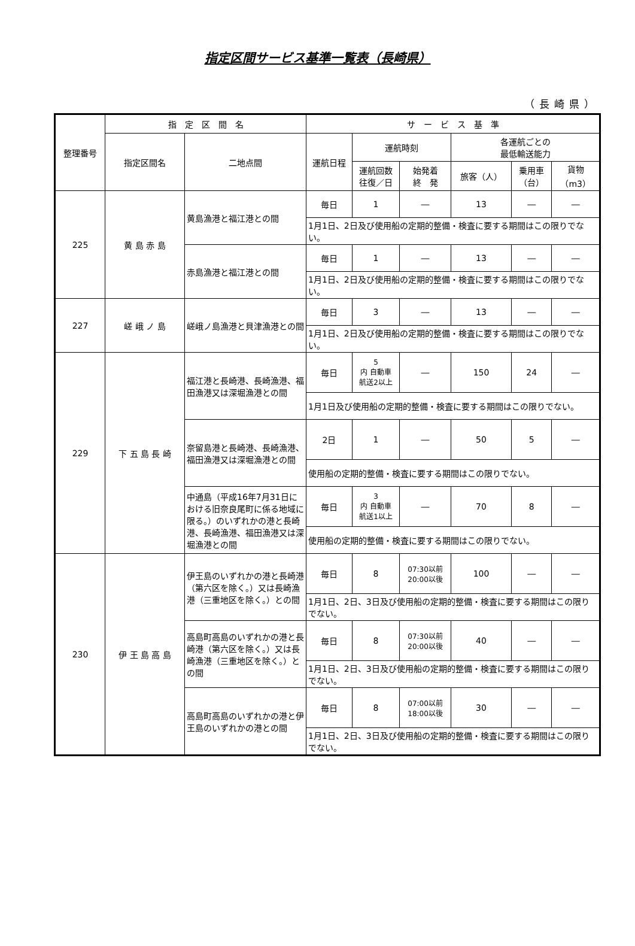指定区間サービス基準一覧表（長崎県）
（長崎県）
| 整理番号 | 指 定 区 間 名 | | サ ー ビ ス 基 準 | | | | | |
| --- | --- | --- | --- | --- | --- | --- | --- | --- |
| | 指定区間名 | 二地点間 | 運航日程 | 運航時刻 | | 各運航ごとの 最低輸送能力 | | |
| | | | | 運航回数 往復／日 | 始発着 終 発 | 旅客（人） | 乗用車 （台） | 貨物 （m3） |
| 225 | 黄 島 赤 島 | 黄島漁港と福江港との間 | 毎日 | 1 | ― | 13 | ― | ― |
| | | | 1月1日、2日及び使用船の定期的整備・検査に要する期間はこの限りでない。 | | | | | |
| | | 赤島漁港と福江港との間 | 毎日 | 1 | ― | 13 | ― | ― |
| | | | 1月1日、2日及び使用船の定期的整備・検査に要する期間はこの限りでない。 | | | | | |
| 227 | 嵯 峨 ノ 島 | 嵯峨ノ島漁港と貝津漁港との間 | 毎日 | 3 | ― | 13 | ― | ― |
| | | | 1月1日、2日及び使用船の定期的整備・検査に要する期間はこの限りでない。 | | | | | |
| 229 | 下 五 島 長 崎 | 福江港と長崎港、長崎漁港、福田漁港又は深堀漁港との間 | 毎日 | 5 内 自動車 航送2以上 | ― | 150 | 24 | ― |
| | | | 1月1日及び使用船の定期的整備・検査に要する期間はこの限りでない。 | | | | | |
| | | 奈留島港と長崎港、長崎漁港、福田漁港又は深堀漁港との間 | 2日 | 1 | ― | 50 | 5 | ― |
| | | | 使用船の定期的整備・検査に要する期間はこの限りでない。 | | | | | |
| | | 中通島（平成16年7月31日における旧奈良尾町に係る地域に限る。）のいずれかの港と長崎港、長崎漁港、福田漁港又は深堀漁港との間 | 毎日 | 3 内 自動車 航送1以上 | ― | 70 | 8 | ― |
| | | | 使用船の定期的整備・検査に要する期間はこの限りでない。 | | | | | |
| 230 | 伊 王 島 高 島 | 伊王島のいずれかの港と長崎港（第六区を除く。）又は長崎漁港（三重地区を除く。）との間 | 毎日 | 8 | 07:30以前 20:00以後 | 100 | ― | ― |
| | | | 1月1日、2日、3日及び使用船の定期的整備・検査に要する期間はこの限りでない。 | | | | | |
| | | 高島町高島のいずれかの港と長崎港（第六区を除く。）又は長崎漁港（三重地区を除く。）との間 | 毎日 | 8 | 07:30以前 20:00以後 | 40 | ― | ― |
| | | | 1月1日、2日、3日及び使用船の定期的整備・検査に要する期間はこの限りでない。 | | | | | |
| | | 高島町高島のいずれかの港と伊王島のいずれかの港との間 | 毎日 | 8 | 07:00以前 18:00以後 | 30 | ― | ― |
| | | | 1月1日、2日、3日及び使用船の定期的整備・検査に要する期間はこの限りでない。 | | | | | |